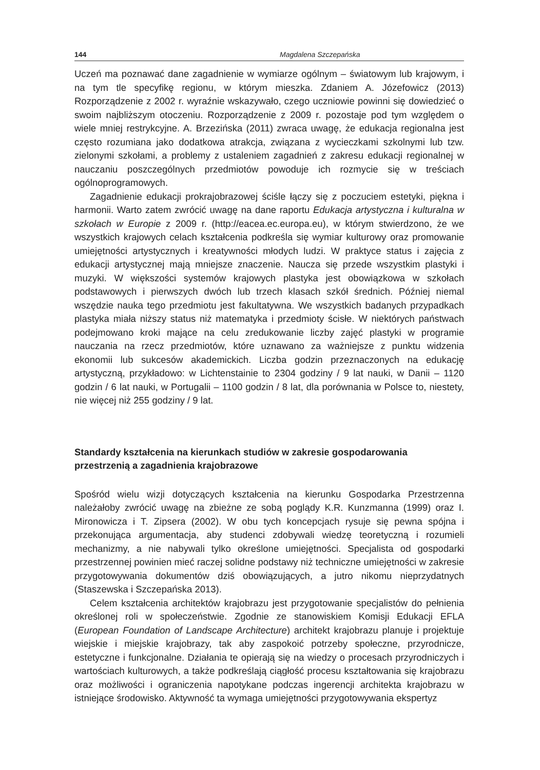144 Magdalena Szczepańska
Uczeń ma poznawać dane zagadnienie w wymiarze ogólnym – światowym lub krajowym, i na tym tle specyfikę regionu, w którym mieszka. Zdaniem A. Józefowicz (2013) Rozporządzenie z 2002 r. wyraźnie wskazywało, czego uczniowie powinni się dowiedzieć o swoim najbliższym otoczeniu. Rozporządzenie z 2009 r. pozostaje pod tym względem o wiele mniej restrykcyjne. A. Brzezińska (2011) zwraca uwagę, że edukacja regionalna jest często rozumiana jako dodatkowa atrakcja, związana z wycieczkami szkolnymi lub tzw. zielonymi szkołami, a problemy z ustaleniem zagadnień z zakresu edukacji regionalnej w nauczaniu poszczególnych przedmiotów powoduje ich rozmycie się w treściach ogólnoprogramowych.
Zagadnienie edukacji prokrajobrazowej ściśle łączy się z poczuciem estetyki, piękna i harmonii. Warto zatem zwrócić uwagę na dane raportu Edukacja artystyczna i kulturalna w szkołach w Europie z 2009 r. (http://eacea.ec.europa.eu), w którym stwierdzono, że we wszystkich krajowych celach kształcenia podkreśla się wymiar kulturowy oraz promowanie umiejętności artystycznych i kreatywności młodych ludzi. W praktyce status i zajęcia z edukacji artystycznej mają mniejsze znaczenie. Naucza się przede wszystkim plastyki i muzyki. W większości systemów krajowych plastyka jest obowiązkowa w szkołach podstawowych i pierwszych dwóch lub trzech klasach szkół średnich. Później niemal wszędzie nauka tego przedmiotu jest fakultatywna. We wszystkich badanych przypadkach plastyka miała niższy status niż matematyka i przedmioty ścisłe. W niektórych państwach podejmowano kroki mające na celu zredukowanie liczby zajęć plastyki w programie nauczania na rzecz przedmiotów, które uznawano za ważniejsze z punktu widzenia ekonomii lub sukcesów akademickich. Liczba godzin przeznaczonych na edukację artystyczną, przykładowo: w Lichtenstainie to 2304 godziny / 9 lat nauki, w Danii – 1120 godzin / 6 lat nauki, w Portugalii – 1100 godzin / 8 lat, dla porównania w Polsce to, niestety, nie więcej niż 255 godziny / 9 lat.
Standardy kształcenia na kierunkach studiów w zakresie gospodarowania
przestrzenią a zagadnienia krajobrazowe
Spośród wielu wizji dotyczących kształcenia na kierunku Gospodarka Przestrzenna należałoby zwrócić uwagę na zbieżne ze sobą poglądy K.R. Kunzmanna (1999) oraz I. Mironowicza i T. Zipsera (2002). W obu tych koncepcjach rysuje się pewna spójna i przekonująca argumentacja, aby studenci zdobywali wiedzę teoretyczną i rozumieli mechanizmy, a nie nabywali tylko określone umiejętności. Specjalista od gospodarki przestrzennej powinien mieć raczej solidne podstawy niż techniczne umiejętności w zakresie przygotowywania dokumentów dziś obowiązujących, a jutro nikomu nieprzydatnych (Staszewska i Szczepańska 2013).
Celem kształcenia architektów krajobrazu jest przygotowanie specjalistów do pełnienia określonej roli w społeczeństwie. Zgodnie ze stanowiskiem Komisji Edukacji EFLA (European Foundation of Landscape Architecture) architekt krajobrazu planuje i projektuje wiejskie i miejskie krajobrazy, tak aby zaspokoić potrzeby społeczne, przyrodnicze, estetyczne i funkcjonalne. Działania te opierają się na wiedzy o procesach przyrodniczych i wartościach kulturowych, a także podkreślają ciągłość procesu kształtowania się krajobrazu oraz możliwości i ograniczenia napotykane podczas ingerencji architekta krajobrazu w istniejące środowisko. Aktywność ta wymaga umiejętności przygotowywania ekspertyz